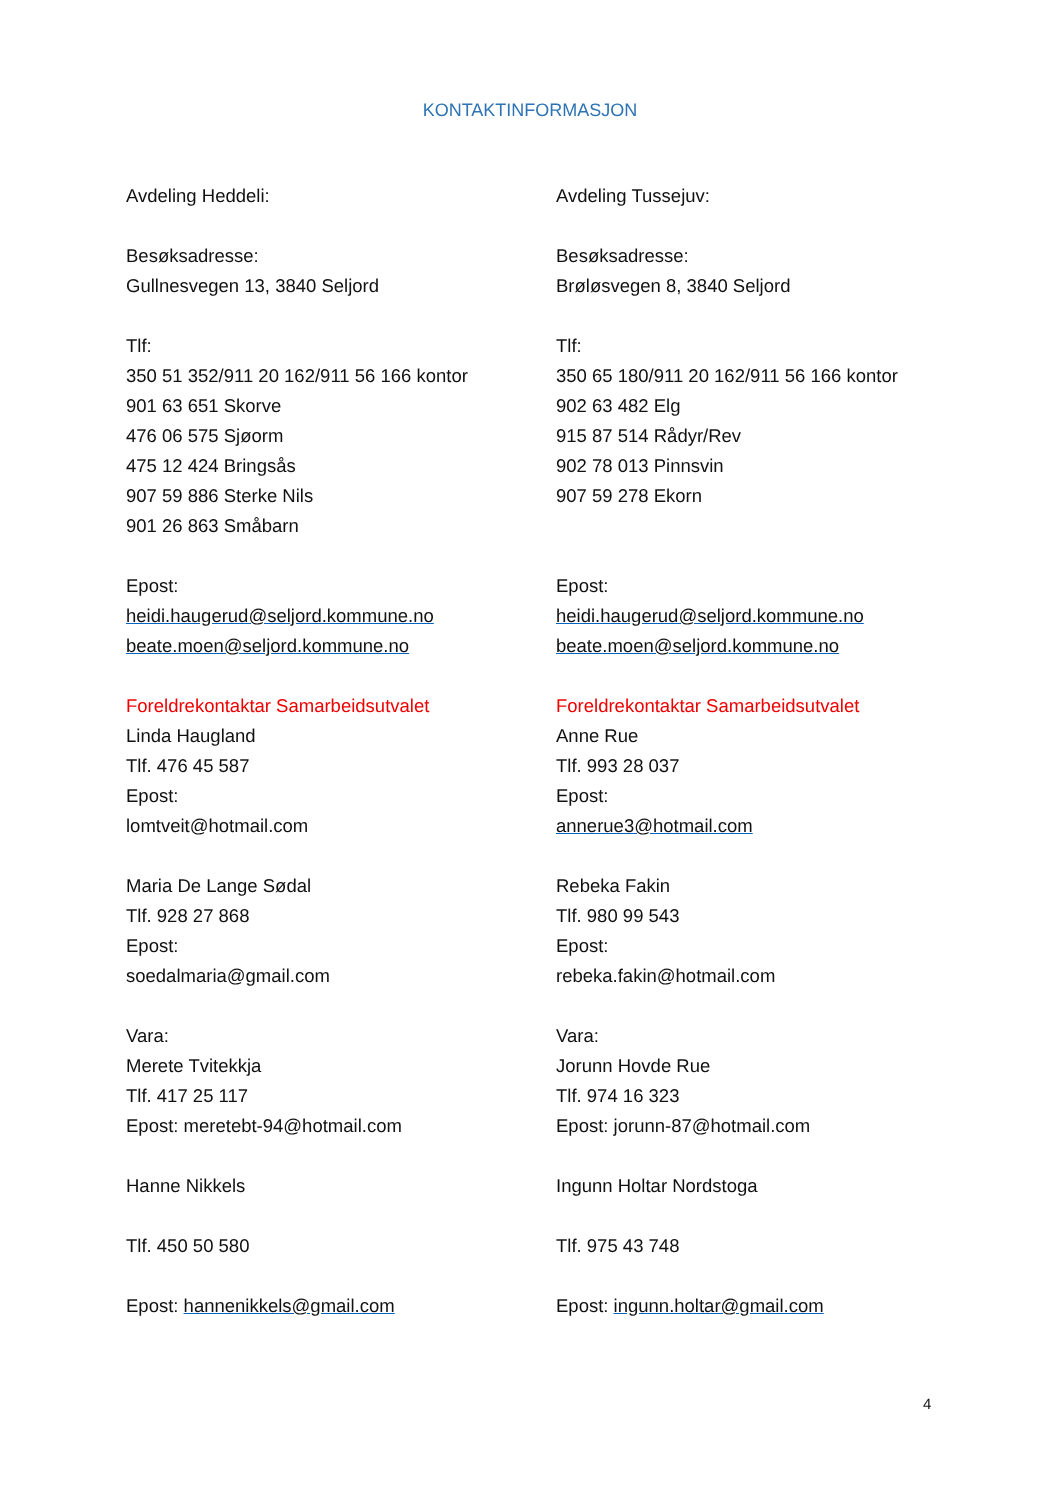KONTAKTINFORMASJON
Avdeling Heddeli:
Besøksadresse:
Gullnesvegen 13, 3840 Seljord
Tlf:
350 51 352/911 20 162/911 56 166 kontor
901 63 651 Skorve
476 06 575 Sjøorm
475 12 424 Bringsås
907 59 886 Sterke Nils
901 26 863 Småbarn
Epost:
heidi.haugerud@seljord.kommune.no
beate.moen@seljord.kommune.no
Foreldrekontaktar Samarbeidsutvalet
Linda Haugland
Tlf. 476 45 587
Epost:
lomtveit@hotmail.com
Maria De Lange Sødal
Tlf. 928 27 868
Epost:
soedalmaria@gmail.com
Vara:
Merete Tvitekkja
Tlf. 417 25 117
Epost: meretebt-94@hotmail.com
Hanne Nikkels
Tlf. 450 50 580
Epost: hannenikkels@gmail.com
Avdeling Tussejuv:
Besøksadresse:
Brøløsvegen 8, 3840 Seljord
Tlf:
350 65 180/911 20 162/911 56 166 kontor
902 63 482 Elg
915 87 514 Rådyr/Rev
902 78 013 Pinnsvin
907 59 278 Ekorn
Epost:
heidi.haugerud@seljord.kommune.no
beate.moen@seljord.kommune.no
Foreldrekontaktar Samarbeidsutvalet
Anne Rue
Tlf. 993 28 037
Epost:
annerue3@hotmail.com
Rebeka Fakin
Tlf. 980 99 543
Epost:
rebeka.fakin@hotmail.com
Vara:
Jorunn Hovde Rue
Tlf. 974 16 323
Epost: jorunn-87@hotmail.com
Ingunn Holtar Nordstoga
Tlf. 975 43 748
Epost: ingunn.holtar@gmail.com
4